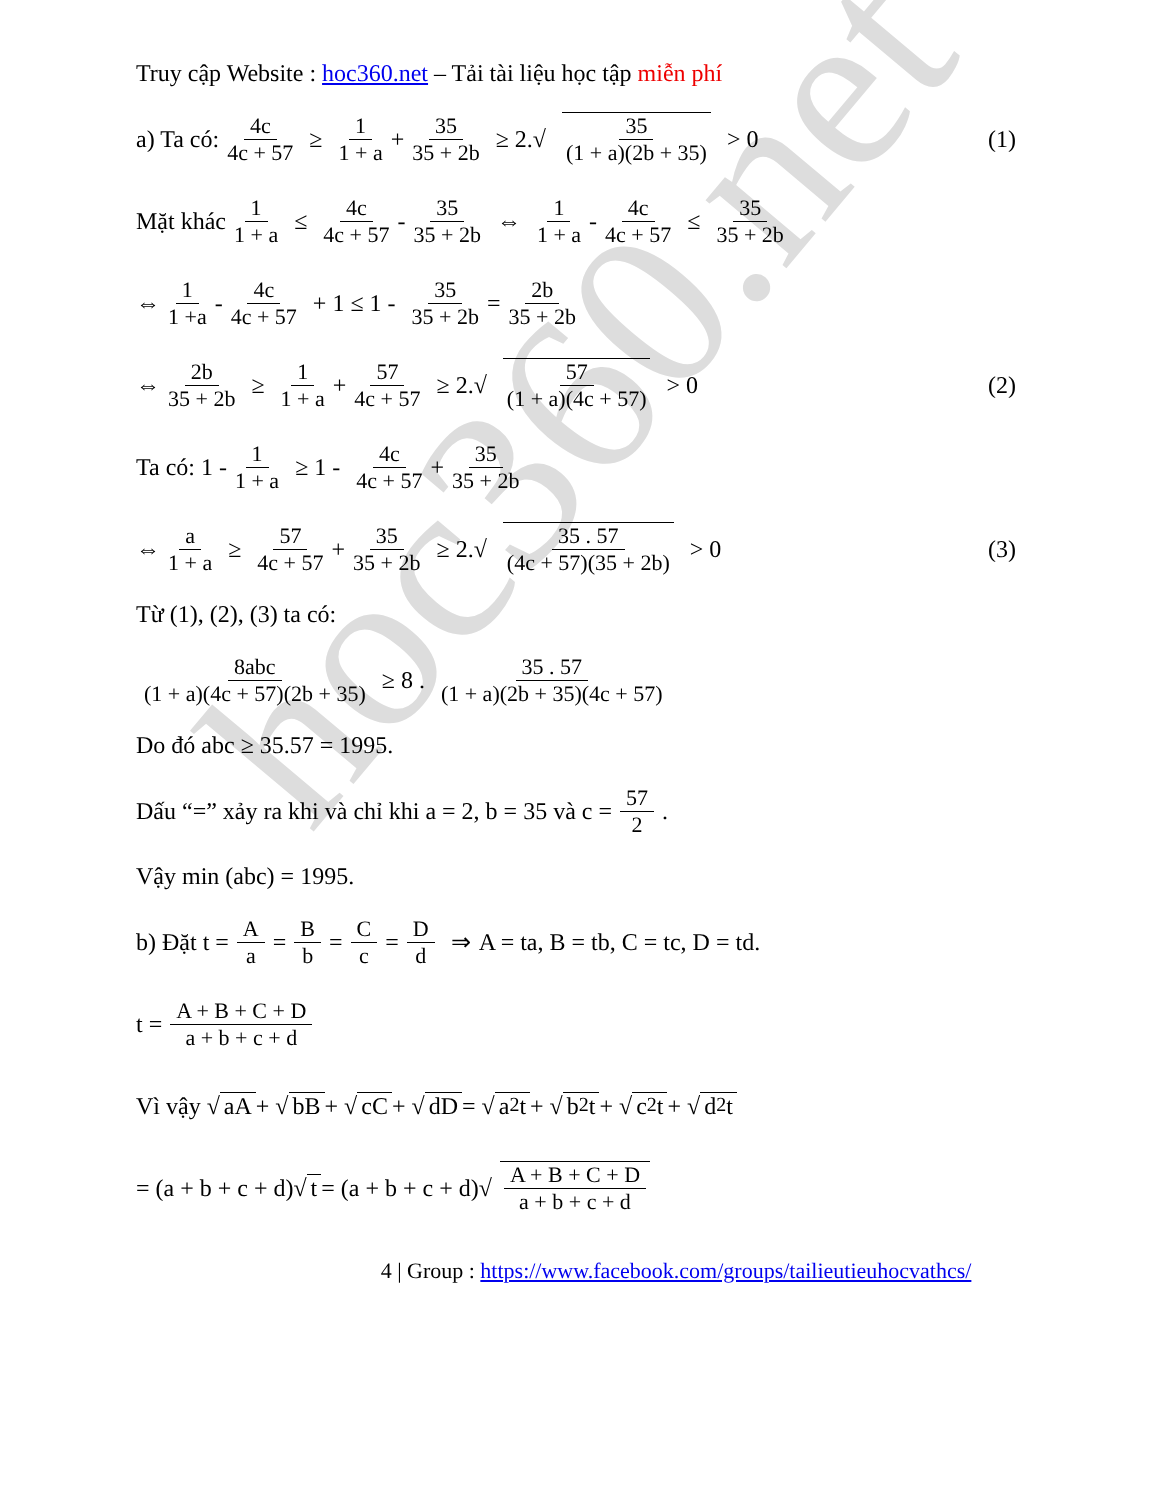hoc360.net
Truy cập Website : hoc360.net – Tải tài liệu học tập miễn phí
a) Ta có: 4c 4c + 57 ≥ 1 1 + a + 35 35 + 2b ≥ 2.√ 35 (1 + a)(2b + 35) > 0 (1)
Mặt khác 1 1 + a ≤ 4c 4c + 57 - 35 35 + 2b ⇔ 1 1 + a - 4c 4c + 57 ≤ 35 35 + 2b
⇔ 1 1 +a - 4c 4c + 57 + 1 ≤ 1 - 35 35 + 2b = 2b 35 + 2b
⇔ 2b 35 + 2b ≥ 1 1 + a + 57 4c + 57 ≥ 2.√ 57 (1 + a)(4c + 57) > 0 (2)
Ta có: 1 - 1 1 + a ≥ 1 - 4c 4c + 57 + 35 35 + 2b
⇔ a 1 + a ≥ 57 4c + 57 + 35 35 + 2b ≥ 2.√ 35 . 57 (4c + 57)(35 + 2b) > 0 (3)
Từ (1), (2), (3) ta có:
8abc (1 + a)(4c + 57)(2b + 35) ≥ 8 . 35 . 57 (1 + a)(2b + 35)(4c + 57)
Do đó abc ≥ 35.57 = 1995.
Dấu “=” xảy ra khi và chỉ khi a = 2, b = 35 và c = 57 2.
Vậy min (abc) = 1995.
b) Đặt t = A a = B b = C c = D d ⇒ A = ta, B = tb, C = tc, D = td.
t = A + B + C + D a + b + c + d
Vì vậy √ aA + √ bB + √ cC + √ dD = √ a<sup>2</sup>t + √ b<sup>2</sup>t + √ c<sup>2</sup>t + √ d<sup>2</sup>t
= (a + b + c + d)√ t = (a + b + c + d)√ A + B + C + D a + b + c + d
4 | Group : https://www.facebook.com/groups/tailieutieuhocvathcs/